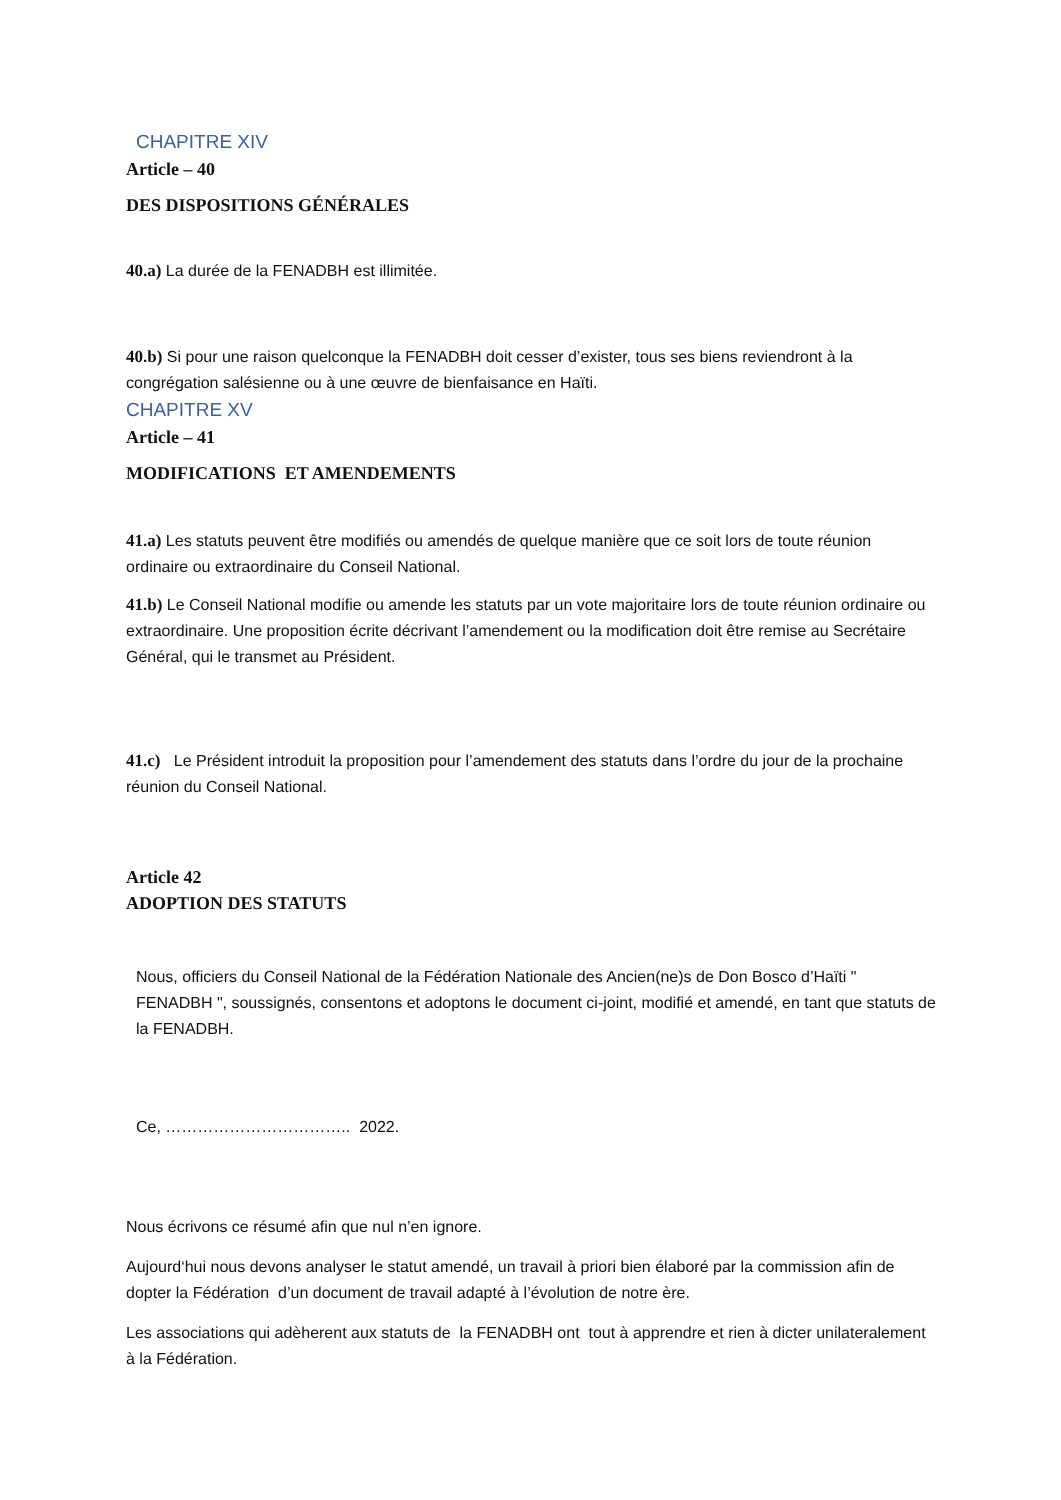CHAPITRE XIV
Article – 40
DES DISPOSITIONS GÉNÉRALES
40.a) La durée de la FENADBH est illimitée.
40.b) Si pour une raison quelconque la FENADBH doit cesser d’exister, tous ses biens reviendront à la congrégation salésienne ou à une œuvre de bienfaisance en Haïti.
CHAPITRE XV
Article – 41
MODIFICATIONS ET AMENDEMENTS
41.a) Les statuts peuvent être modifiés ou amendés de quelque manière que ce soit lors de toute réunion ordinaire ou extraordinaire du Conseil National.
41.b) Le Conseil National modifie ou amende les statuts par un vote majoritaire lors de toute réunion ordinaire ou extraordinaire. Une proposition écrite décrivant l’amendement ou la modification doit être remise au Secrétaire Général, qui le transmet au Président.
41.c) Le Président introduit la proposition pour l’amendement des statuts dans l’ordre du jour de la prochaine réunion du Conseil National.
Article 42
ADOPTION DES STATUTS
Nous, officiers du Conseil National de la Fédération Nationale des Ancien(ne)s de Don Bosco d’Haïti " FENADBH ", soussignés, consentons et adoptons le document ci-joint, modifié et amendé, en tant que statuts de la FENADBH.
Ce, …………………………….. 2022.
Nous écrivons ce résumé afin que nul n’en ignore.
Aujourd‘hui nous devons analyser le statut amendé, un travail à priori bien élaboré par la commission afin de dopter la Fédération d’un document de travail adapté à l’évolution de notre ère.
Les associations qui adèherent aux statuts de la FENADBH ont tout à apprendre et rien à dicter unilateralement à la Fédération.